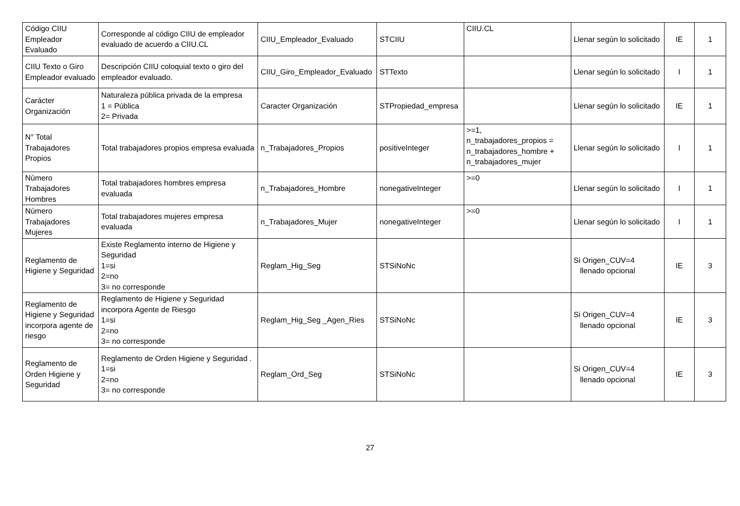| Código CIIU Empleador Evaluado | Corresponde al código CIIU de empleador evaluado de acuerdo a CIIU.CL | CIIU_Empleador_Evaluado | STCIIU | CIIU.CL | Llenar según lo solicitado | IE | 1 |
| CIIU Texto o Giro Empleador evaluado | Descripción CIIU coloquial texto o giro del empleador evaluado. | CIIU_Giro_Empleador_Evaluado | STTexto | | Llenar según lo solicitado | I | 1 |
| Carácter Organización | Naturaleza pública privada de la empresa 1 = Pública 2= Privada | Caracter Organización | STPropiedad_empresa | | Llenar según lo solicitado | IE | 1 |
| N° Total Trabajadores Propios | Total trabajadores propios empresa evaluada | n_Trabajadores_Propios | positiveInteger | >=1, n_trabajadores_propios = n_trabajadores_hombre + n_trabajadores_mujer | Llenar según lo solicitado | I | 1 |
| Número Trabajadores Hombres | Total trabajadores hombres empresa evaluada | n_Trabajadores_Hombre | nonegativeInteger | >=0 | Llenar según lo solicitado | I | 1 |
| Número Trabajadores Mujeres | Total trabajadores mujeres empresa evaluada | n_Trabajadores_Mujer | nonegativeInteger | >=0 | Llenar según lo solicitado | I | 1 |
| Reglamento de Higiene y Seguridad | Existe Reglamento interno de Higiene y Seguridad 1=si 2=no 3= no corresponde | Reglam_Hig_Seg | STSiNoNc | | Si Origen_CUV=4 llenado opcional | IE | 3 |
| Reglamento de Higiene y Seguridad incorpora agente de riesgo | Reglamento de Higiene y Seguridad incorpora Agente de Riesgo 1=si 2=no 3= no corresponde | Reglam_Hig_Seg _Agen_Ries | STSiNoNc | | Si Origen_CUV=4 llenado opcional | IE | 3 |
| Reglamento de Orden Higiene y Seguridad | Reglamento de Orden Higiene y Seguridad . 1=si 2=no 3= no corresponde | Reglam_Ord_Seg | STSiNoNc | | Si Origen_CUV=4 llenado opcional | IE | 3 |
27